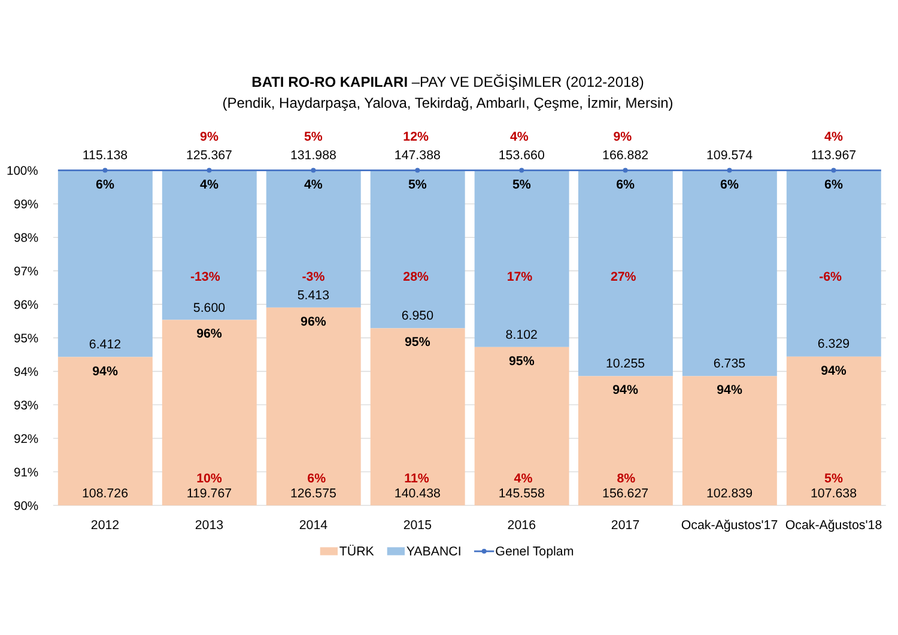BATI RO-RO KAPILARI –PAY VE DEĞİŞİMLER (2012-2018)
(Pendik, Haydarpaşa, Yalova, Tekirdağ, Ambarlı, Çeşme, İzmir, Mersin)
100%
99%
98%
97%
96%
95%
94%
93%
92%
91%
90%
115.138
6%
6.412
94%
108.726
9%
125.367
4%
-13%
5.600
96%
10%
119.767
5%
131.988
4%
-3%
5.413
96%
6%
126.575
12%
147.388
5%
28%
6.950
95%
11%
140.438
4%
153.660
5%
17%
8.102
95%
4%
145.558
9%
166.882
6%
27%
10.255
94%
8%
156.627
109.574
6%
6.735
94%
102.839
4%
113.967
6%
-6%
6.329
94%
5%
107.638
2012
2013
2014
2015
2016
2017
Ocak-Ağustos'17
Ocak-Ağustos'18
TÜRK
YABANCI
Genel Toplam